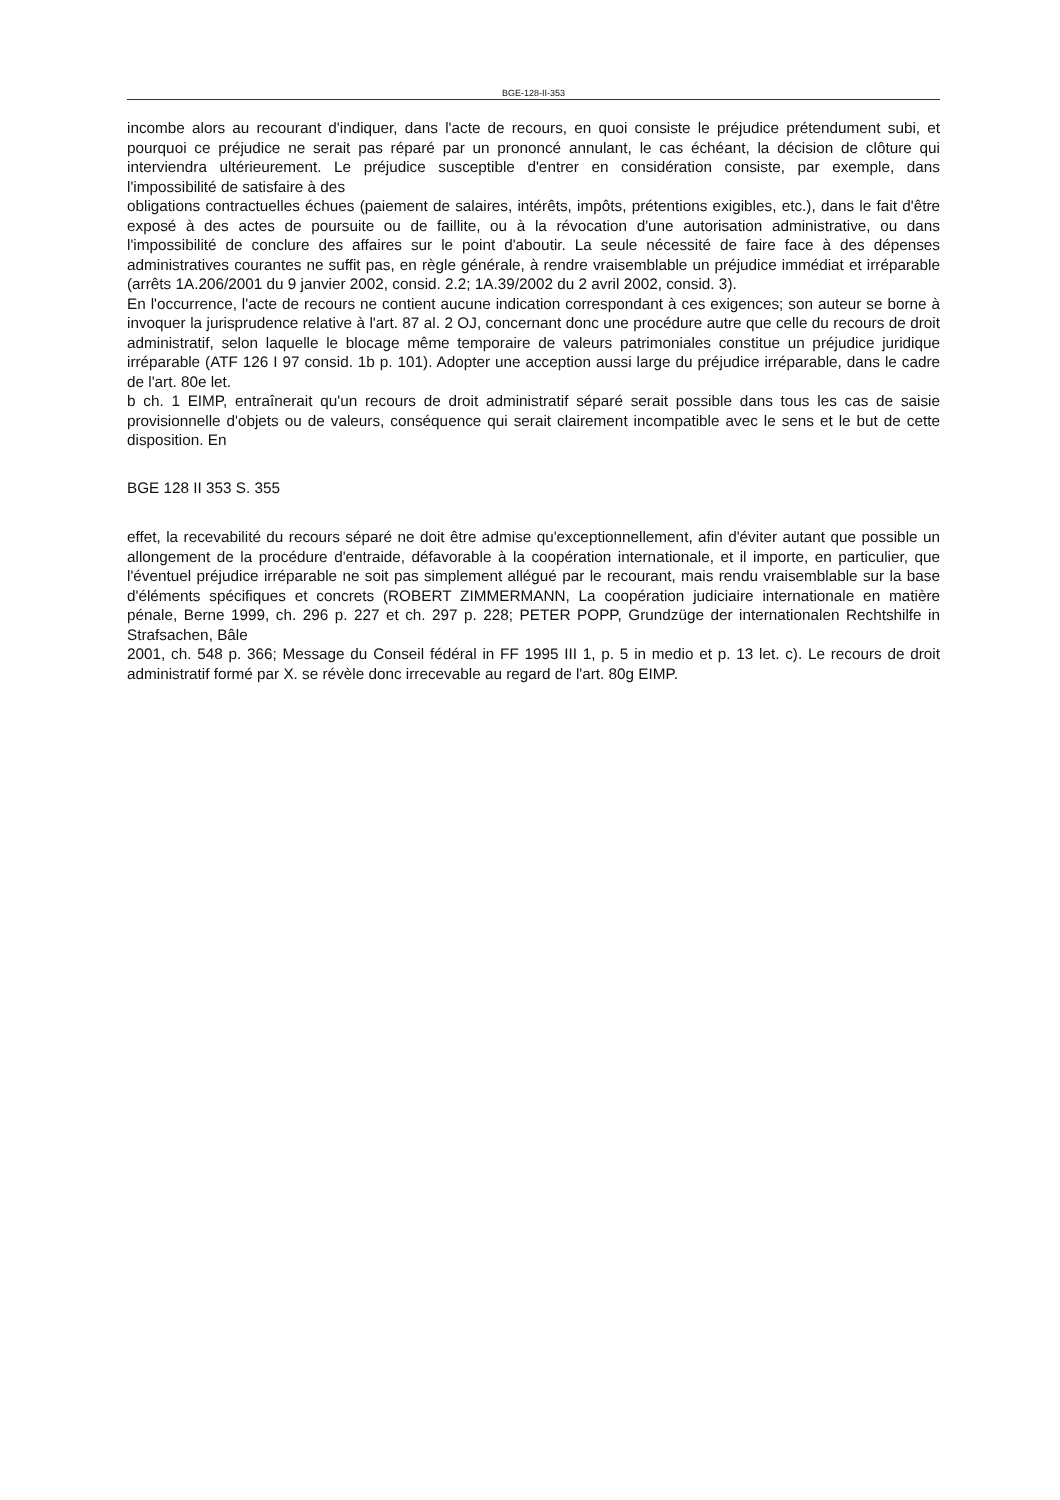BGE-128-II-353
incombe alors au recourant d'indiquer, dans l'acte de recours, en quoi consiste le préjudice prétendument subi, et pourquoi ce préjudice ne serait pas réparé par un prononcé annulant, le cas échéant, la décision de clôture qui interviendra ultérieurement. Le préjudice susceptible d'entrer en considération consiste, par exemple, dans l'impossibilité de satisfaire à des
obligations contractuelles échues (paiement de salaires, intérêts, impôts, prétentions exigibles, etc.), dans le fait d'être exposé à des actes de poursuite ou de faillite, ou à la révocation d'une autorisation administrative, ou dans l'impossibilité de conclure des affaires sur le point d'aboutir. La seule nécessité de faire face à des dépenses administratives courantes ne suffit pas, en règle générale, à rendre vraisemblable un préjudice immédiat et irréparable (arrêts 1A.206/2001 du 9 janvier 2002, consid. 2.2; 1A.39/2002 du 2 avril 2002, consid. 3).
En l'occurrence, l'acte de recours ne contient aucune indication correspondant à ces exigences; son auteur se borne à invoquer la jurisprudence relative à l'art. 87 al. 2 OJ, concernant donc une procédure autre que celle du recours de droit administratif, selon laquelle le blocage même temporaire de valeurs patrimoniales constitue un préjudice juridique irréparable (ATF 126 I 97 consid. 1b p. 101). Adopter une acception aussi large du préjudice irréparable, dans le cadre de l'art. 80e let.
b ch. 1 EIMP, entraînerait qu'un recours de droit administratif séparé serait possible dans tous les cas de saisie provisionnelle d'objets ou de valeurs, conséquence qui serait clairement incompatible avec le sens et le but de cette disposition. En
BGE 128 II 353 S. 355
effet, la recevabilité du recours séparé ne doit être admise qu'exceptionnellement, afin d'éviter autant que possible un allongement de la procédure d'entraide, défavorable à la coopération internationale, et il importe, en particulier, que l'éventuel préjudice irréparable ne soit pas simplement allégué par le recourant, mais rendu vraisemblable sur la base d'éléments spécifiques et concrets (ROBERT ZIMMERMANN, La coopération judiciaire internationale en matière pénale, Berne 1999, ch. 296 p. 227 et ch. 297 p. 228; PETER POPP, Grundzüge der internationalen Rechtshilfe in Strafsachen, Bâle
2001, ch. 548 p. 366; Message du Conseil fédéral in FF 1995 III 1, p. 5 in medio et p. 13 let. c). Le recours de droit administratif formé par X. se révèle donc irrecevable au regard de l'art. 80g EIMP.